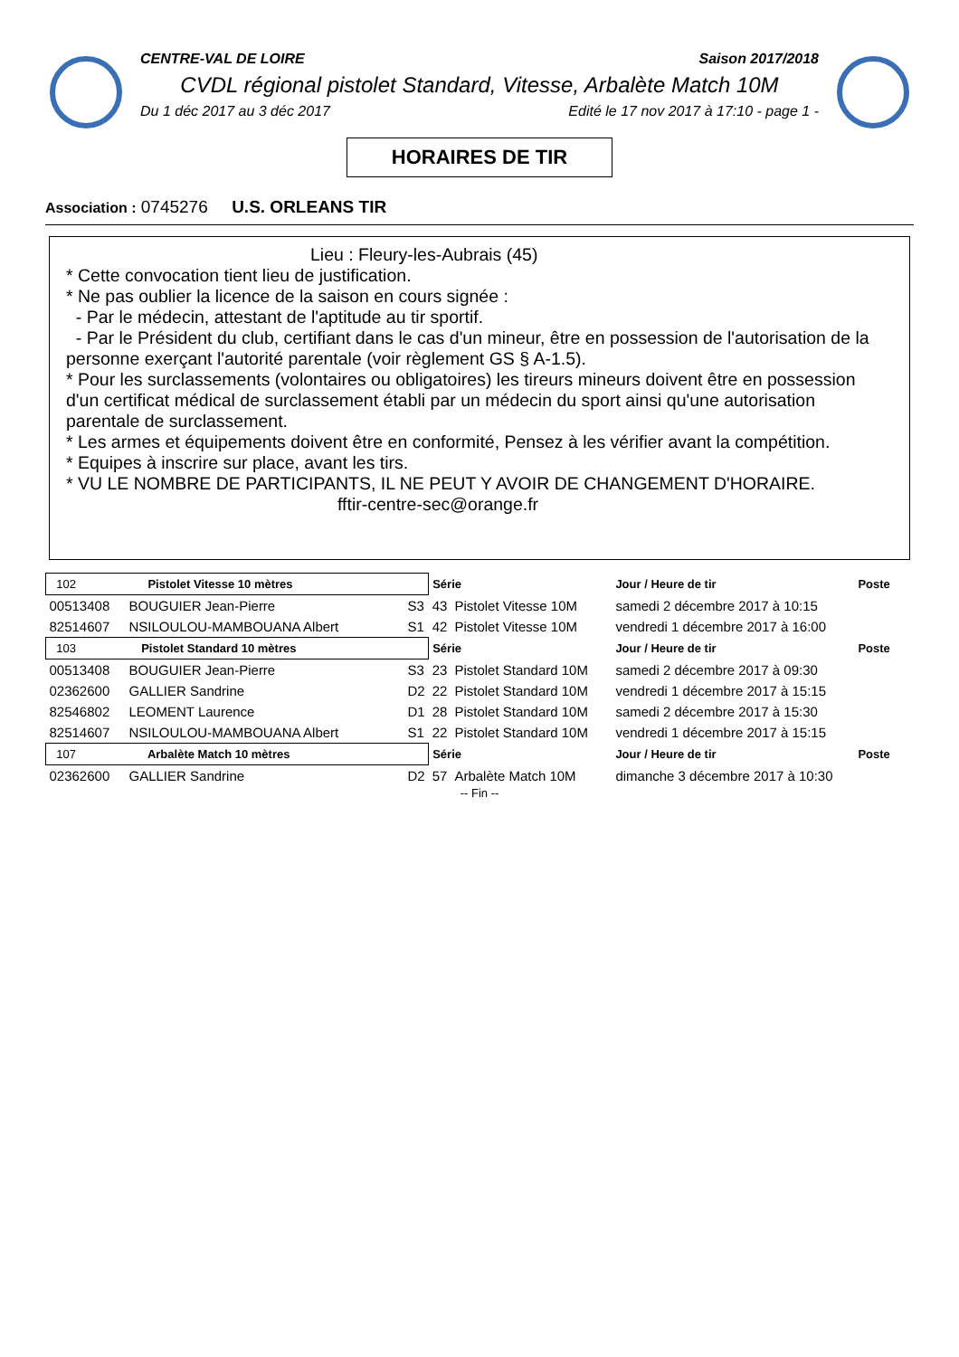CENTRE-VAL DE LOIRE Saison 2017/2018
CVDL régional pistolet Standard, Vitesse, Arbalète Match 10M
Du 1 déc 2017 au 3 déc 2017 Edité le 17 nov 2017 à 17:10 - page 1 -
HORAIRES DE TIR
Association : 0745276 U.S. ORLEANS TIR
Lieu : Fleury-les-Aubrais (45)
* Cette convocation tient lieu de justification.
* Ne pas oublier la licence de la saison en cours signée :
- Par le médecin, attestant de l'aptitude au tir sportif.
- Par le Président du club, certifiant dans le cas d'un mineur, être en possession de l'autorisation de la personne exerçant l'autorité parentale (voir règlement GS § A-1.5).
* Pour les surclassements (volontaires ou obligatoires) les tireurs mineurs doivent être en possession d'un certificat médical de surclassement établi par un médecin du sport ainsi qu'une autorisation parentale de surclassement.
* Les armes et équipements doivent être en conformité, Pensez à les vérifier avant la compétition.
* Equipes à inscrire sur place, avant les tirs.
* VU LE NOMBRE DE PARTICIPANTS, IL NE PEUT Y AVOIR DE CHANGEMENT D'HORAIRE.
fftir-centre-sec@orange.fr
| 102 Pistolet Vitesse 10 mètres | | | Série | | Jour / Heure de tir | Poste |
| 00513408 | BOUGUIER Jean-Pierre | S3 | 43 | Pistolet Vitesse 10M | samedi 2 décembre 2017 à 10:15 | |
| 82514607 | NSILOULOU-MAMBOUANA Albert | S1 | 42 | Pistolet Vitesse 10M | vendredi 1 décembre 2017 à 16:00 | |
| 103 Pistolet Standard 10 mètres | | | Série | | Jour / Heure de tir | Poste |
| 00513408 | BOUGUIER Jean-Pierre | S3 | 23 | Pistolet Standard 10M | samedi 2 décembre 2017 à 09:30 | |
| 02362600 | GALLIER Sandrine | D2 | 22 | Pistolet Standard 10M | vendredi 1 décembre 2017 à 15:15 | |
| 82546802 | LEOMENT Laurence | D1 | 28 | Pistolet Standard 10M | samedi 2 décembre 2017 à 15:30 | |
| 82514607 | NSILOULOU-MAMBOUANA Albert | S1 | 22 | Pistolet Standard 10M | vendredi 1 décembre 2017 à 15:15 | |
| 107 Arbalète Match 10 mètres | | | Série | | Jour / Heure de tir | Poste |
| 02362600 | GALLIER Sandrine | D2 | 57 | Arbalète Match 10M | dimanche 3 décembre 2017 à 10:30 | |
-- Fin --